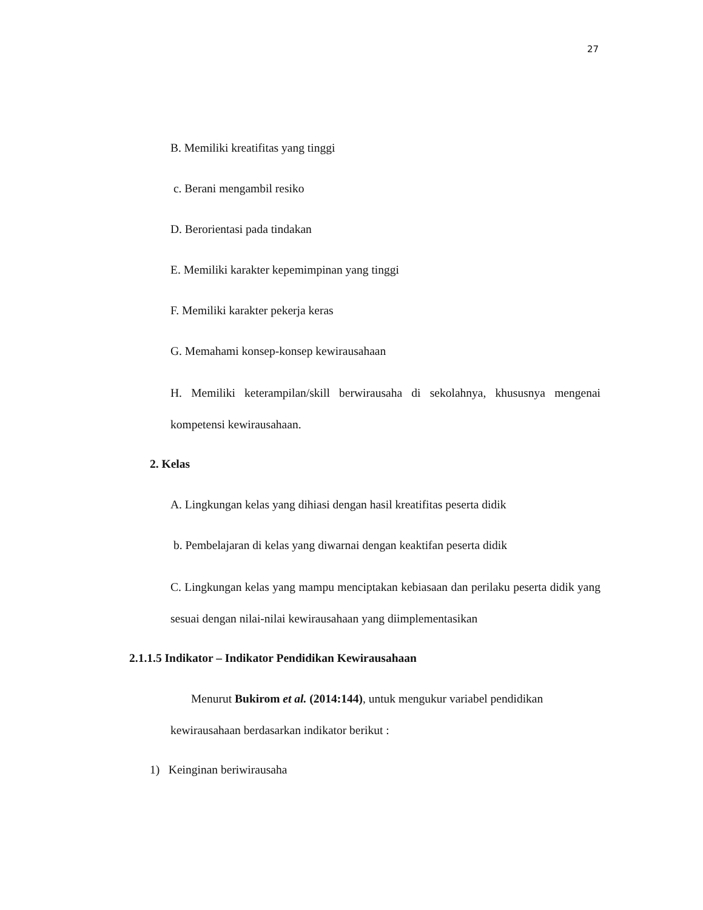27
B. Memiliki kreatifitas yang tinggi
c. Berani mengambil resiko
D. Berorientasi pada tindakan
E. Memiliki karakter kepemimpinan yang tinggi
F. Memiliki karakter pekerja keras
G. Memahami konsep-konsep kewirausahaan
H. Memiliki keterampilan/skill berwirausaha di sekolahnya, khususnya mengenai kompetensi kewirausahaan.
2. Kelas
A. Lingkungan kelas yang dihiasi dengan hasil kreatifitas peserta didik
b. Pembelajaran di kelas yang diwarnai dengan keaktifan peserta didik
C. Lingkungan kelas yang mampu menciptakan kebiasaan dan perilaku peserta didik yang sesuai dengan nilai-nilai kewirausahaan yang diimplementasikan
2.1.1.5 Indikator – Indikator Pendidikan Kewirausahaan
Menurut Bukirom et al. (2014:144), untuk mengukur variabel pendidikan kewirausahaan berdasarkan indikator berikut :
1) Keinginan beriwirausaha